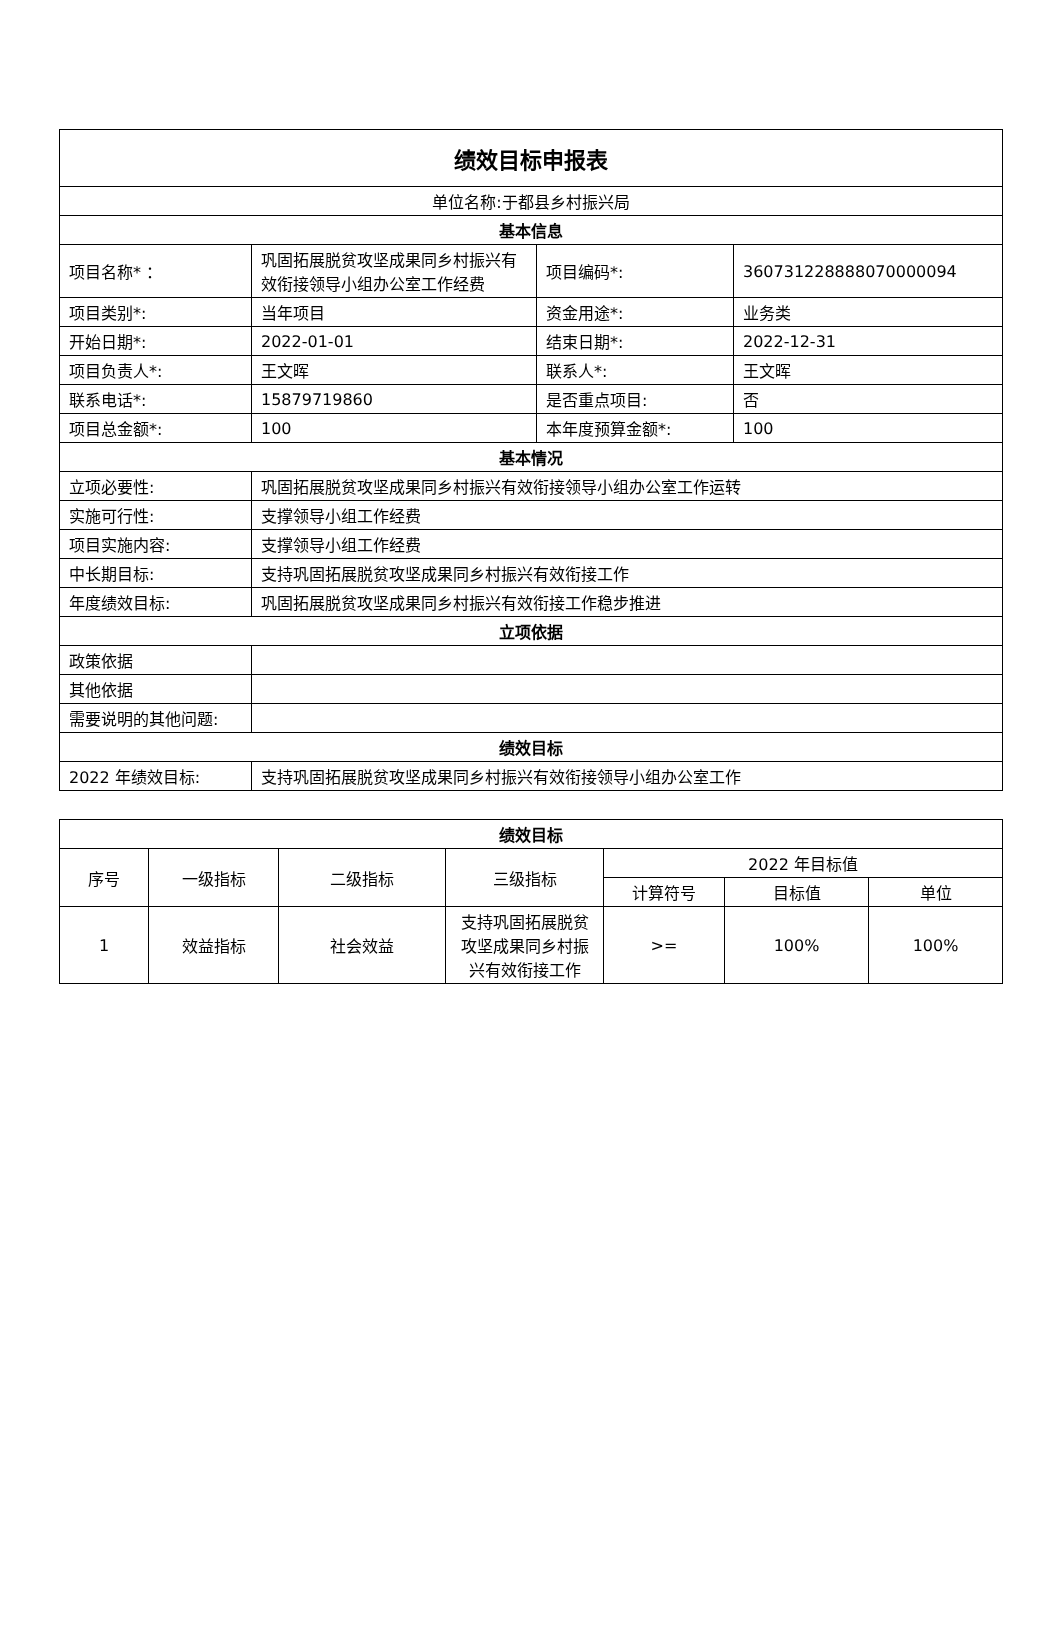| 绩效目标申报表 | | | |
| 单位名称:于都县乡村振兴局 | | | |
| 基本信息 | | | |
| 项目名称* ： | 巩固拓展脱贫攻坚成果同乡村振兴有效衔接领导小组办公室工作经费 | 项目编码*: | 360731228888070000094 |
| 项目类别*: | 当年项目 | 资金用途*: | 业务类 |
| 开始日期*: | 2022-01-01 | 结束日期*: | 2022-12-31 |
| 项目负责人*: | 王文晖 | 联系人*: | 王文晖 |
| 联系电话*: | 15879719860 | 是否重点项目: | 否 |
| 项目总金额*: | 100 | 本年度预算金额*: | 100 |
| 基本情况 | | | |
| 立项必要性: | 巩固拓展脱贫攻坚成果同乡村振兴有效衔接领导小组办公室工作运转 | | |
| 实施可行性: | 支撑领导小组工作经费 | | |
| 项目实施内容: | 支撑领导小组工作经费 | | |
| 中长期目标: | 支持巩固拓展脱贫攻坚成果同乡村振兴有效衔接工作 | | |
| 年度绩效目标: | 巩固拓展脱贫攻坚成果同乡村振兴有效衔接工作稳步推进 | | |
| 立项依据 | | | |
| 政策依据 | | | |
| 其他依据 | | | |
| 需要说明的其他问题: | | | |
| 绩效目标 | | | |
| 2022 年绩效目标: | 支持巩固拓展脱贫攻坚成果同乡村振兴有效衔接领导小组办公室工作 | | |
| 绩效目标 | | | | | | |
| --- | --- | --- | --- | --- | --- | --- |
| 序号 | 一级指标 | 二级指标 | 三级指标 | 2022 年目标值 | | |
| | | | | 计算符号 | 目标值 | 单位 |
| 1 | 效益指标 | 社会效益 | 支持巩固拓展脱贫攻坚成果同乡村振兴有效衔接工作 | >= | 100% | 100% |